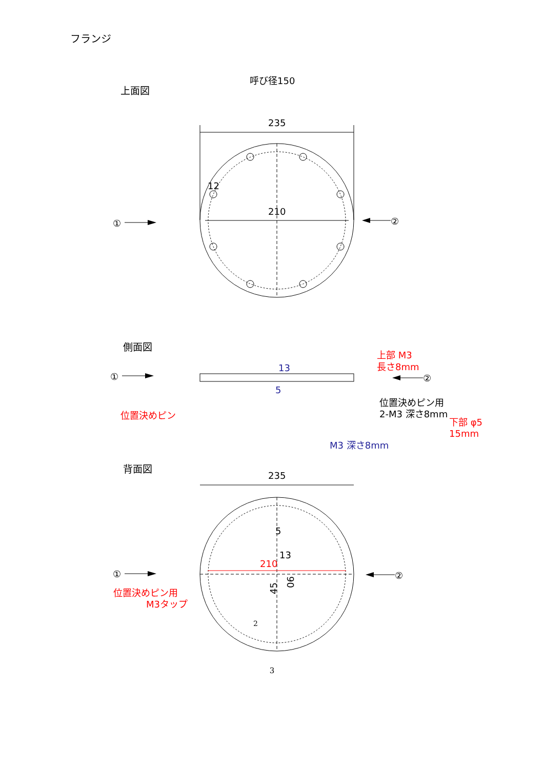フランジ
上面図
呼び径150
235
210
12
①
②
側面図
①
②
13
5
位置決めピン
上部 M3
長さ8mm
位置決めピン用
2-M3 深さ8mm
下部 φ5
15mm
M3 深さ8mm
背面図
235
210
5
13
45
90
①
②
位置決めピン用
M3タップ
2
3